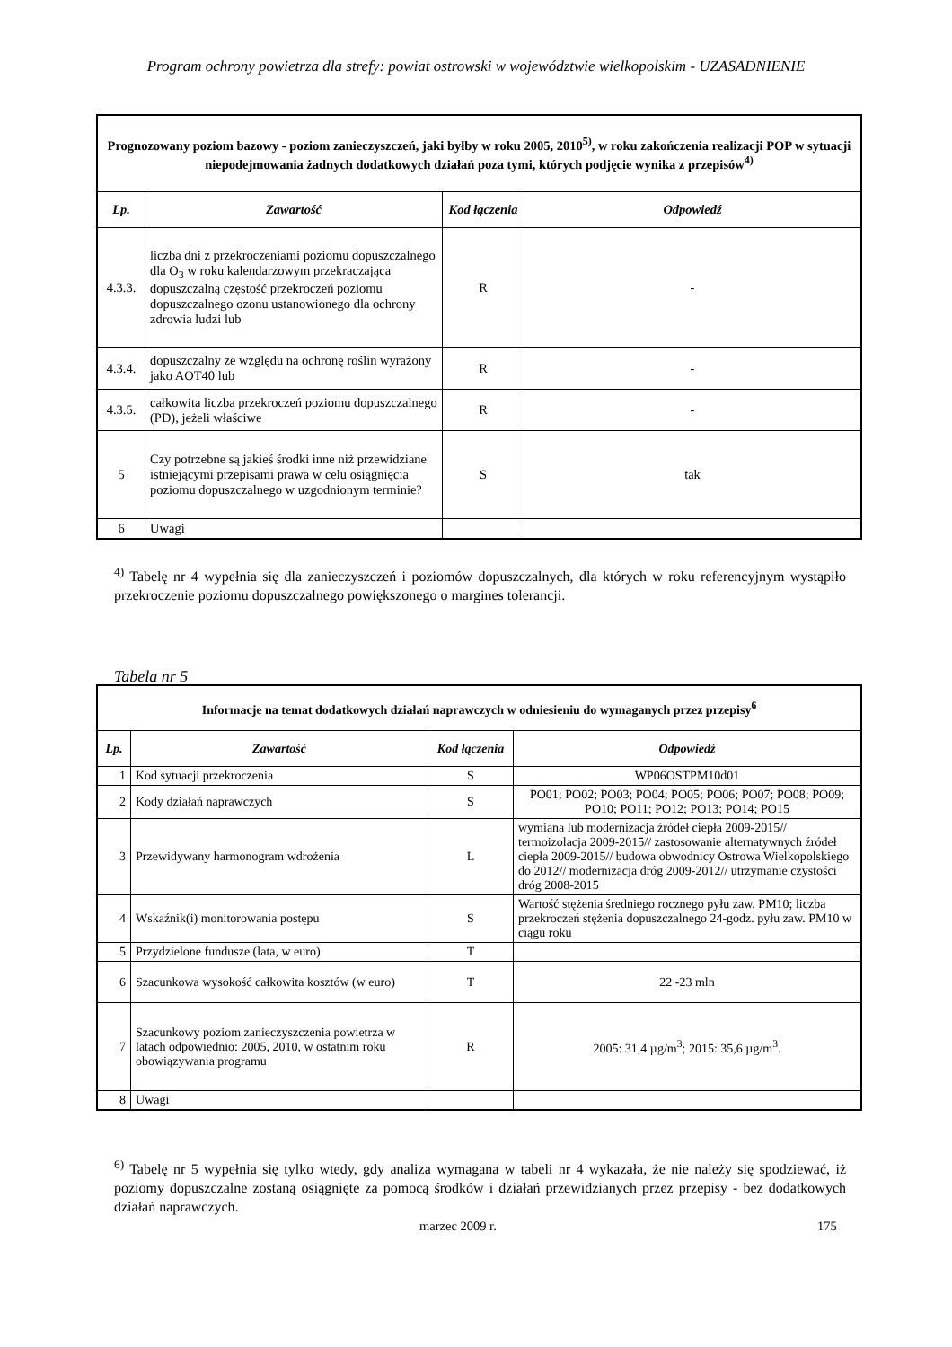Program ochrony powietrza dla strefy: powiat ostrowski w województwie wielkopolskim - UZASADNIENIE
| Prognozowany poziom bazowy - poziom zanieczyszczeń, jaki byłby w roku 2005, 2010<sup>5)</sup>, w roku zakończenia realizacji POP w sytuacji niepodejmowania żadnych dodatkowych działań poza tymi, których podjęcie wynika z przepisów<sup>4)</sup> | | | |
| Lp. | Zawartość | Kod łączenia | Odpowiedź |
| 4.3.3. | liczba dni z przekroczeniami poziomu dopuszczalnego dla O<sub>3</sub> w roku kalendarzowym przekraczająca dopuszczalną częstość przekroczeń poziomu dopuszczalnego ozonu ustanowionego dla ochrony zdrowia ludzi lub | R | - |
| 4.3.4. | dopuszczalny ze względu na ochronę roślin wyrażony jako AOT40 lub | R | - |
| 4.3.5. | całkowita liczba przekroczeń poziomu dopuszczalnego (PD), jeżeli właściwe | R | - |
| 5 | Czy potrzebne są jakieś środki inne niż przewidziane istniejącymi przepisami prawa w celu osiągnięcia poziomu dopuszczalnego w uzgodnionym terminie? | S | tak |
| 6 | Uwagi | | |
<sup>4)</sup> Tabelę nr 4 wypełnia się dla zanieczyszczeń i poziomów dopuszczalnych, dla których w roku referencyjnym wystąpiło przekroczenie poziomu dopuszczalnego powiększonego o margines tolerancji.
Tabela nr 5
| Informacje na temat dodatkowych działań naprawczych w odniesieniu do wymaganych przez przepisy<sup>6</sup> | | | |
| Lp. | Zawartość | Kod łączenia | Odpowiedź |
| 1 | Kod sytuacji przekroczenia | S | WP06OSTPM10d01 |
| 2 | Kody działań naprawczych | S | PO01; PO02; PO03; PO04; PO05; PO06; PO07; PO08; PO09; PO10; PO11; PO12; PO13; PO14; PO15 |
| 3 | Przewidywany harmonogram wdrożenia | L | wymiana lub modernizacja źródeł ciepła 2009-2015// termoizolacja 2009-2015// zastosowanie alternatywnych źródeł ciepła 2009-2015// budowa obwodnicy Ostrowa Wielkopolskiego do 2012// modernizacja dróg 2009-2012// utrzymanie czystości dróg 2008-2015 |
| 4 | Wskaźnik(i) monitorowania postępu | S | Wartość stężenia średniego rocznego pyłu zaw. PM10; liczba przekroczeń stężenia dopuszczalnego 24-godz. pyłu zaw. PM10 w ciągu roku |
| 5 | Przydzielone fundusze (lata, w euro) | T | |
| 6 | Szacunkowa wysokość całkowita kosztów (w euro) | T | 22 -23 mln |
| 7 | Szacunkowy poziom zanieczyszczenia powietrza w latach odpowiednio: 2005, 2010, w ostatnim roku obowiązywania programu | R | 2005: 31,4 µg/m<sup>3</sup>; 2015: 35,6 µg/m<sup>3</sup>. |
| 8 | Uwagi | | |
<sup>6)</sup> Tabelę nr 5 wypełnia się tylko wtedy, gdy analiza wymagana w tabeli nr 4 wykazała, że nie należy się spodziewać, iż poziomy dopuszczalne zostaną osiągnięte za pomocą środków i działań przewidzianych przez przepisy - bez dodatkowych działań naprawczych.
marzec 2009 r. 175